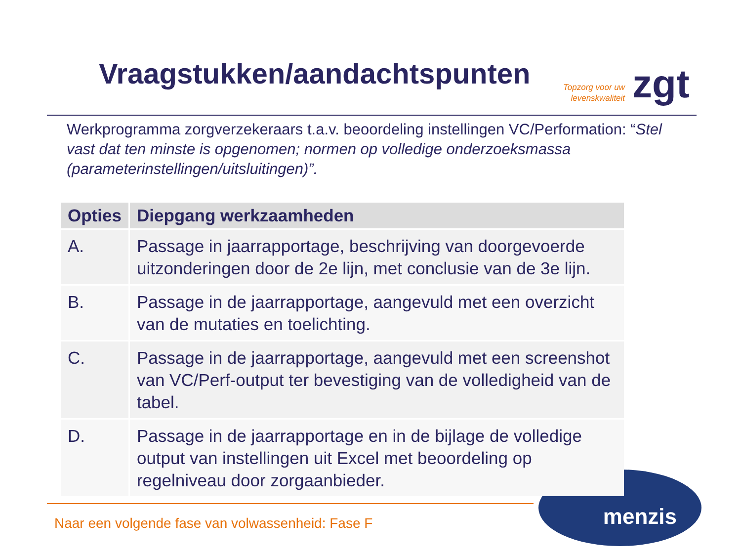Vraagstukken/aandachtspunten
Topzorg voor uw
levenskwaliteit
zgt
Werkprogramma zorgverzekeraars t.a.v. beoordeling instellingen VC/Performation: “Stel vast dat ten minste is opgenomen; normen op volledige onderzoeksmassa (parameterinstellingen/uitsluitingen)”.
| Opties | Diepgang werkzaamheden |
| --- | --- |
| A. | Passage in jaarrapportage, beschrijving van doorgevoerde uitzonderingen door de 2e lijn, met conclusie van de 3e lijn. |
| B. | Passage in de jaarrapportage, aangevuld met een overzicht van de mutaties en toelichting. |
| C. | Passage in de jaarrapportage, aangevuld met een screenshot van VC/Perf-output ter bevestiging van de volledigheid van de tabel. |
| D. | Passage in de jaarrapportage en in de bijlage de volledige output van instellingen uit Excel met beoordeling op regelniveau door zorgaanbieder. |
Naar een volgende fase van volwassenheid: Fase F
menzis